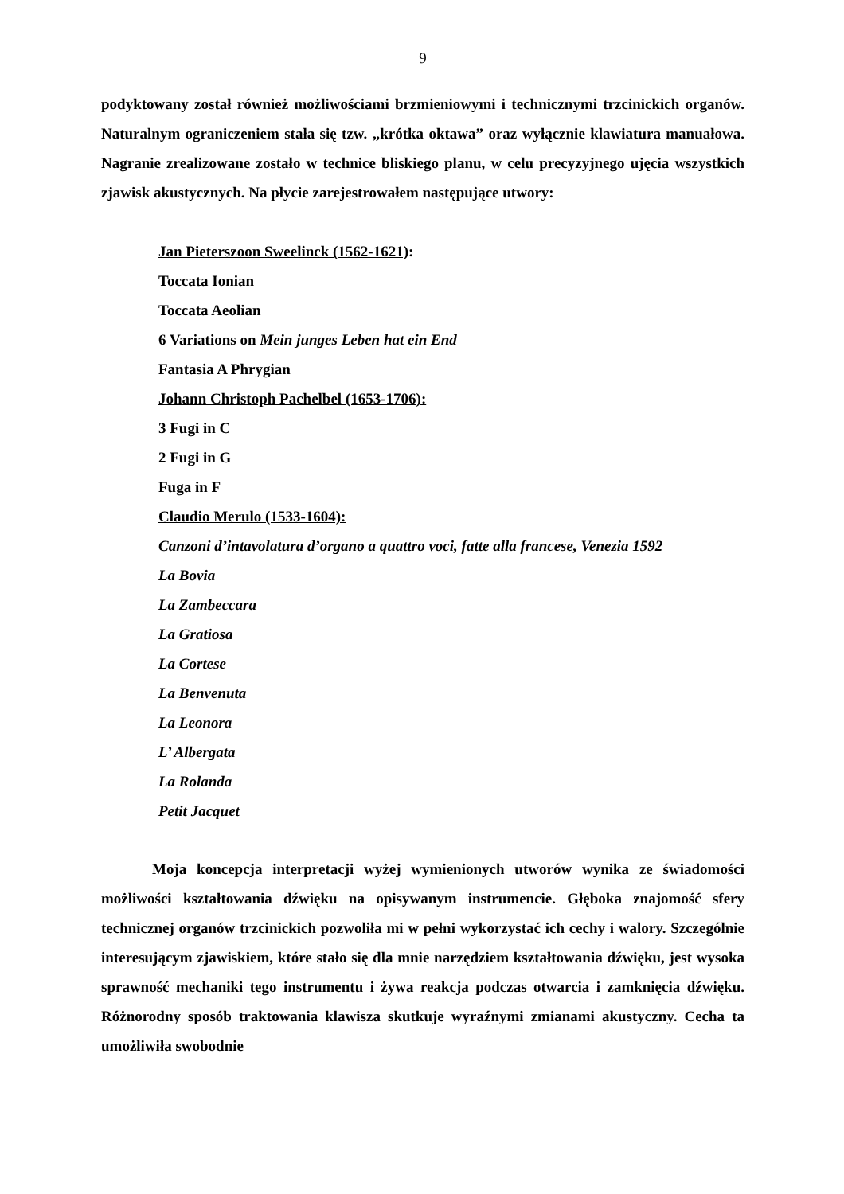9
podyktowany został również możliwościami brzmieniowymi i technicznymi trzcinickich organów. Naturalnym ograniczeniem stała się tzw. „krótka oktawa” oraz wyłącznie klawiatura manuałowa. Nagranie zrealizowane zostało w technice bliskiego planu, w celu precyzyjnego ujęcia wszystkich zjawisk akustycznych. Na płycie zarejestrowałem następujące utwory:
Jan Pieterszoon Sweelinck (1562-1621):
Toccata Ionian
Toccata Aeolian
6 Variations on Mein junges Leben hat ein End
Fantasia A Phrygian
Johann Christoph Pachelbel (1653-1706):
3 Fugi in C
2 Fugi in G
Fuga in F
Claudio Merulo (1533-1604):
Canzoni d’intavolatura d’organo a quattro voci, fatte alla francese, Venezia 1592
La Bovia
La Zambeccara
La Gratiosa
La Cortese
La Benvenuta
La Leonora
L’ Albergata
La Rolanda
Petit Jacquet
Moja koncepcja interpretacji wyżej wymienionych utworów wynika ze świadomości możliwości kształtowania dźwięku na opisywanym instrumencie. Głęboka znajomość sfery technicznej organów trzcinickich pozwoliła mi w pełni wykorzystać ich cechy i walory. Szczególnie interesującym zjawiskiem, które stało się dla mnie narzędziem kształtowania dźwięku, jest wysoka sprawność mechaniki tego instrumentu i żywa reakcja podczas otwarcia i zamknięcia dźwięku. Różnorodny sposób traktowania klawisza skutkuje wyraźnymi zmianami akustyczny. Cecha ta umożliwiła swobodnie